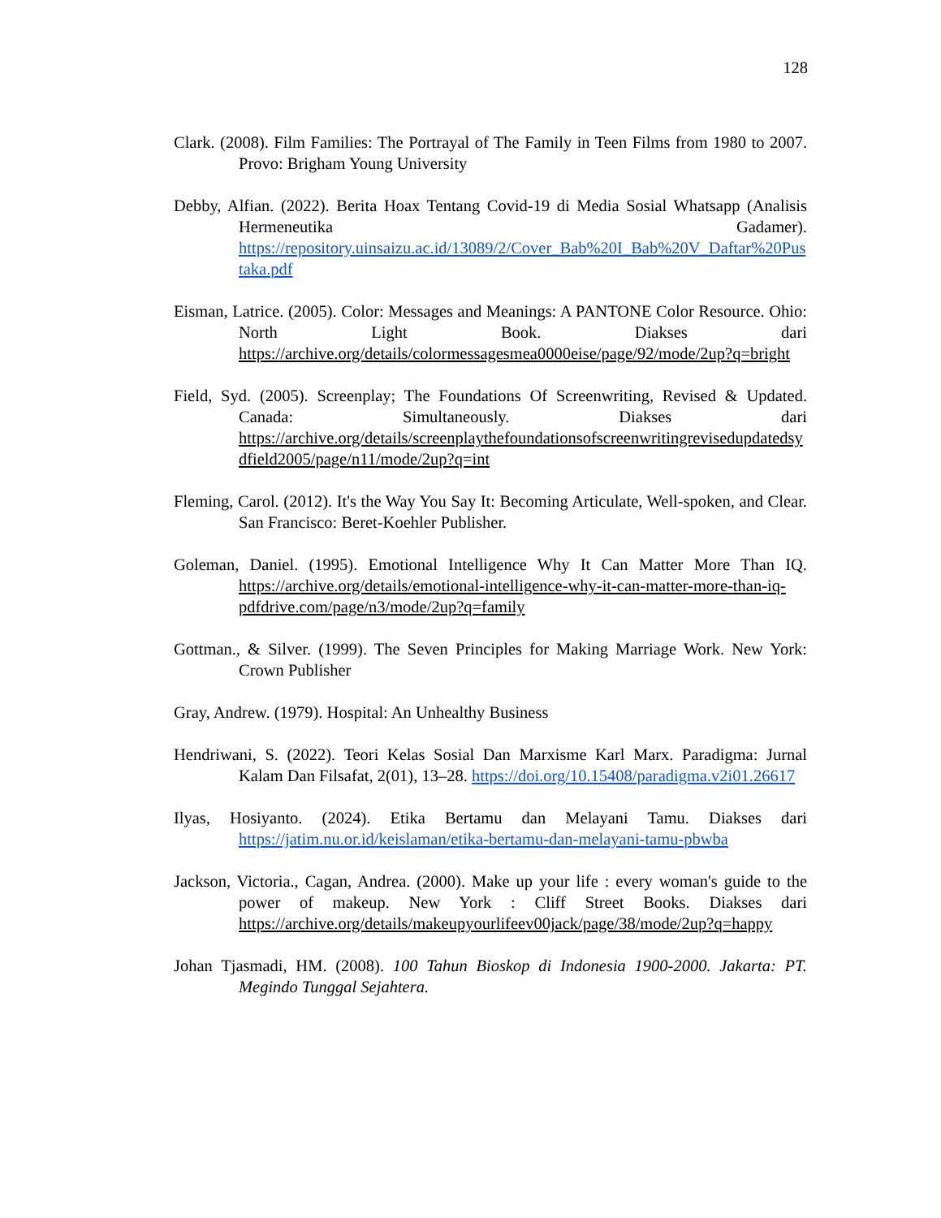128
Clark. (2008). Film Families: The Portrayal of The Family in Teen Films from 1980 to 2007. Provo: Brigham Young University
Debby, Alfian. (2022). Berita Hoax Tentang Covid-19 di Media Sosial Whatsapp (Analisis Hermeneutika Gadamer). https://repository.uinsaizu.ac.id/13089/2/Cover_Bab%20I_Bab%20V_Daftar%20Pustaka.pdf
Eisman, Latrice. (2005). Color: Messages and Meanings: A PANTONE Color Resource. Ohio: North Light Book. Diakses dari https://archive.org/details/colormessagesmea0000eise/page/92/mode/2up?q=bright
Field, Syd. (2005). Screenplay; The Foundations Of Screenwriting, Revised & Updated. Canada: Simultaneously. Diakses dari https://archive.org/details/screenplaythefoundationsofscreenwritingrevisedupdatedsydfield2005/page/n11/mode/2up?q=int
Fleming, Carol. (2012). It's the Way You Say It: Becoming Articulate, Well-spoken, and Clear. San Francisco: Beret-Koehler Publisher.
Goleman, Daniel. (1995). Emotional Intelligence Why It Can Matter More Than IQ. https://archive.org/details/emotional-intelligence-why-it-can-matter-more-than-iq-pdfdrive.com/page/n3/mode/2up?q=family
Gottman., & Silver. (1999). The Seven Principles for Making Marriage Work. New York: Crown Publisher
Gray, Andrew. (1979). Hospital: An Unhealthy Business
Hendriwani, S. (2022). Teori Kelas Sosial Dan Marxisme Karl Marx. Paradigma: Jurnal Kalam Dan Filsafat, 2(01), 13–28. https://doi.org/10.15408/paradigma.v2i01.26617
Ilyas, Hosiyanto. (2024). Etika Bertamu dan Melayani Tamu. Diakses dari https://jatim.nu.or.id/keislaman/etika-bertamu-dan-melayani-tamu-pbwba
Jackson, Victoria., Cagan, Andrea. (2000). Make up your life : every woman's guide to the power of makeup. New York : Cliff Street Books. Diakses dari https://archive.org/details/makeupyourlifeev00jack/page/38/mode/2up?q=happy
Johan Tjasmadi, HM. (2008). 100 Tahun Bioskop di Indonesia 1900-2000. Jakarta: PT. Megindo Tunggal Sejahtera.